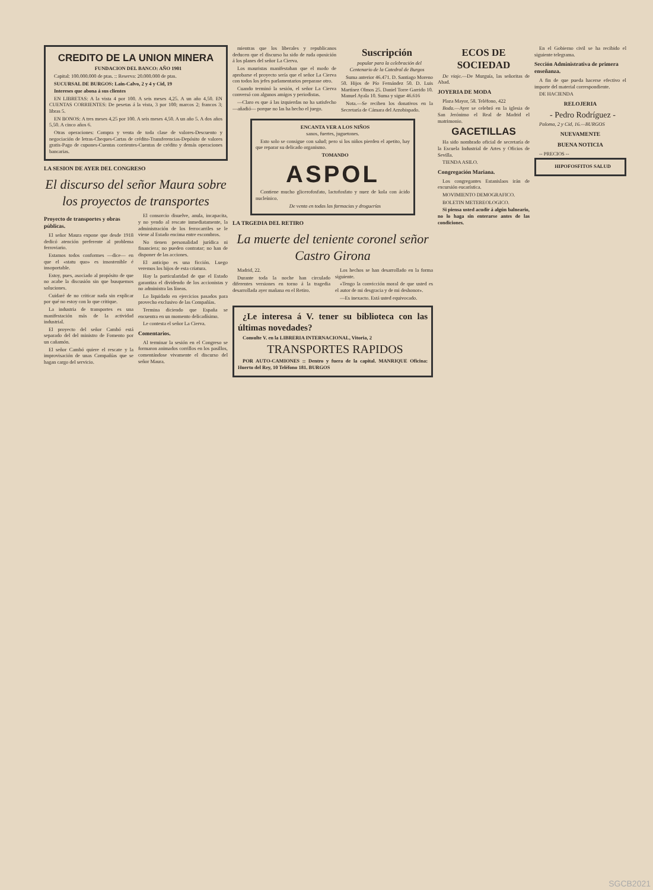CREDITO DE LA UNION MINERA
FUNDACION DEL BANCO: AÑO 1901
Capital: 100.000.000 de ptas. :: Reserva: 20.000.000 de ptas.
SUCURSAL DE BURGOS: Lain-Calvo, 2 y 4 y Cid, 19
Intereses que abona á sus clientes
EN LIBRETAS: A la vista 4 por 100. A seis meses 4,25. A un año 4,50. EN CUENTAS CORRIENTES: De pesetas á la vista, 3 por 100; marcos 2; francos 3; libras 5.
EN BONOS: A tres meses 4,25 por 100. A seis meses 4,50. A un año 5. A dos años 5,50. A cinco años 6.
Otras operaciones: Compra y venta de toda clase de valores-Descuento y negociación de letras-Cheques-Cartas de crédito-Transferencias-Depósito de valores gratis-Pago de cupones-Cuentas corrientes-Cuentas de crédito y demás operaciones bancarias.
LA SESION DE AYER DEL CONGRESO
El discurso del señor Maura sobre los proyectos de transportes
Proyecto de transportes y obras públicas.
El señor Maura expone que desde 1918 dedicó atención preferente al problema ferroviario.
Estamos todos conformes —dice— en que el «statu quo» es insostenible é insoportable.
Estoy, pues, asociado al propósito de que no acabe la discusión sin que busquemos soluciones.
Cuidaré de no criticar nada sin explicar por qué no estoy con lo que critique.
La industria de transportes es una manifestación más de la actividad industrial.
El proyecto del señor Cambó está separado del del ministro de Fomento por un cañamón.
El señor Cambó quiere el rescate y la improvisación de unas Compañías que se hagan cargo del servicio.
El consorcio disuelve, anula, incapacita, y no yendo al rescate inmediatamente, la administración de los ferrocarriles se le viene al Estado encima entre escombros.
No tienen personalidad jurídica ni financiera; no pueden contratar; no han de disponer de las acciones.
El anticipo es una ficción. Luego veremos los hijos de esta criatura.
Hay la particularidad de que el Estado garantiza el dividendo de los accionistas y no administra las líneas.
Lo liquidado en ejercicios pasados para provecho exclusivo de las Compañías.
Termina diciendo que España se encuentra en un momento delicadísimo.
Le contesta el señor La Cierva.
Comentarios.
Al terminar la sesión en el Congreso se formaron animados corrillos en los pasillos, comentándose vivamente el discurso del señor Maura.
mientras que los liberales y republicanos deducen que el discurso ha sido de ruda oposición á los planes del señor La Cierva.
Los mauristas manifestaban que el modo de aprobarse el proyecto sería que el señor La Cierva con todos los jefes parlamentarios preparase otro.
Cuando terminó la sesión, el señor La Cierva conversó con algunos amigos y periodistas.
—Claro es que á las izquierdas no ha satisfecho —añadió— porque no las ha hecho el juego.
Suscripción
popular para la celebración del Centenario de la Catedral de Burgos
Suma anterior 46.471. D. Santiago Moreno 50. Hijos de Pío Fernández 50. D. Luis Martínez Olmos 25. Daniel Torre Garrido 10. Manuel Ayala 10. Suma y sigue 46.616
Nota.—Se reciben los donativos en la Secretaría de Cámara del Arzobispado.
ENCANTA VER A LOS NIÑOS
sanos, fuertes, juguetones.
Esto solo se consigue con salud; pero si los niños pierden el apetito, hay que reparar su delicado organismo.
TOMANDO
ASPOL
Contiene mucho glicerofosfato, lactofosfato y nuez de kola con ácido nucleínico.
De venta en todas las farmacias y droguerías
LA TRGEDIA DEL RETIRO
La muerte del teniente coronel señor Castro Girona
Madrid, 22.
Durante toda la noche han circulado diferentes versiones en torno á la tragedia desarrollada ayer mañana en el Retiro.
Los hechos se han desarrollado en la forma siguiente.
«Tengo la convicción moral de que usted es el autor de mi desgracia y de mi deshonor».
—Es inexacto. Está usted equivocado.
¿Le interesa á V. tener su biblioteca con las últimas novedades?
Consulte V. en la LIBRERIA INTERNACIONAL, Vitoria, 2
TRANSPORTES RAPIDOS
POR AUTO-CAMIONES :: Dentro y fuera de la capital. MANRIQUE Oficina: Huerto del Rey, 10 Teléfono 181. BURGOS
ECOS DE SOCIEDAD
De viaje.—De Murguía, las señoritas de Abad.
JOYERIA DE MODA
Plaza Mayor, 58. Teléfono, 422
Boda.—Ayer se celebró en la iglesia de San Jerónimo el Real de Madrid el matrimonio.
GACETILLAS
Ha sido nombrado oficial de secretaría de la Escuela Industrial de Artes y Oficios de Sevilla.
TIENDA ASILO.
Congregación Mariana.
Los congregantes Estanislaos irán de excursión eucarística.
MOVIMIENTO DEMOGRAFICO.
BOLETIN METEREOLOGICO.
Si piensa usted acudir á algún balneario, no lo haga sin enterarse antes de las condiciones.
En el Gobierno civil se ha recibido el siguiente telegrama.
Sección Administrativa de primera enseñanza.
A fin de que pueda hacerse efectivo el importe del material correspondiente.
DE HACIENDA
RELOJERIA
- Pedro Rodríguez -
Paloma, 2 y Cid, 16.—BURGOS
NUEVAMENTE
BUENA NOTICIA
-- PRECIOS --
HIPOFOSFITOS SALUD
SGCB2021